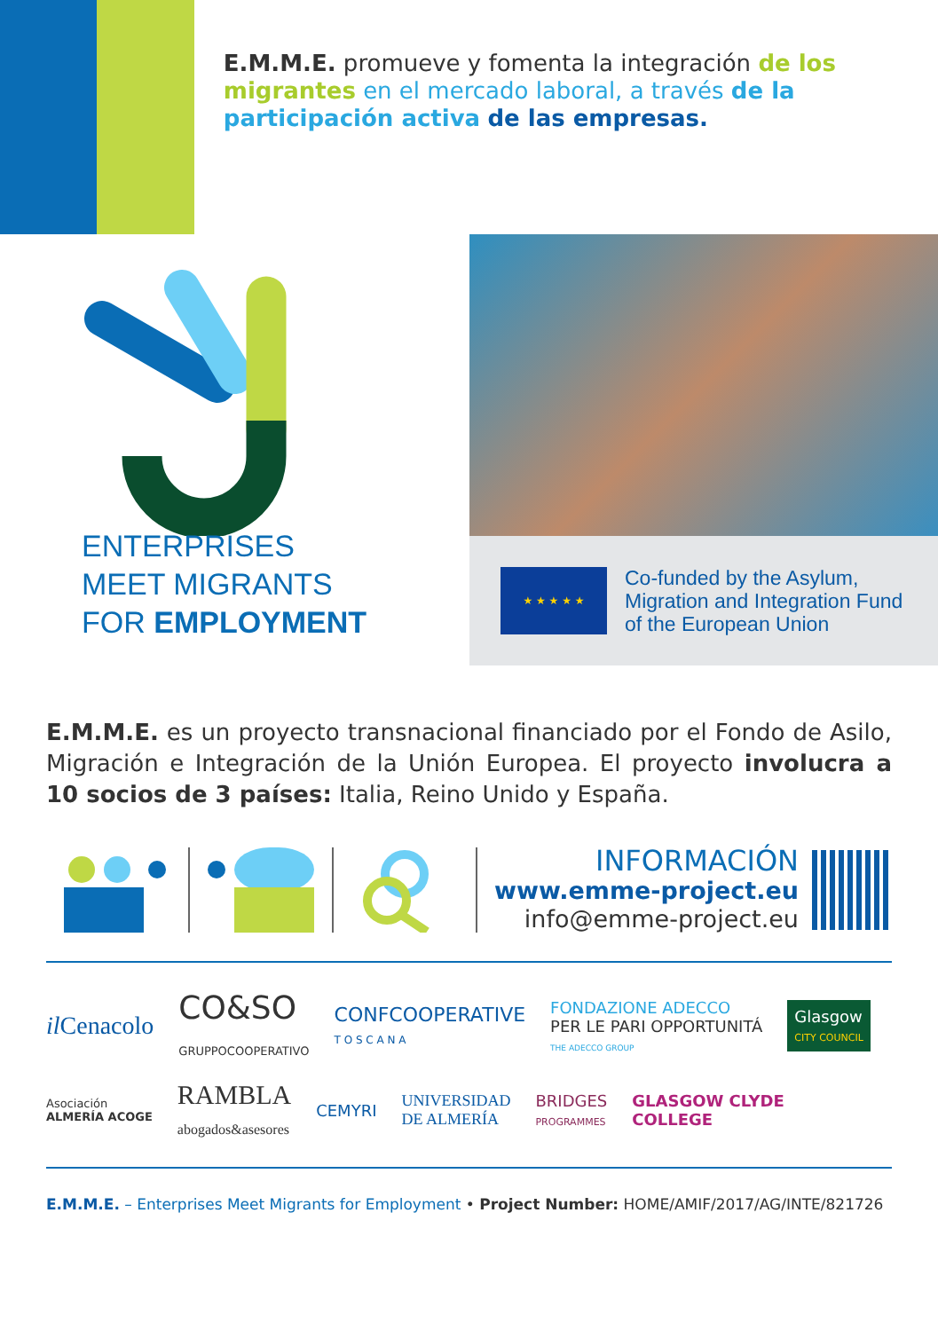E.M.M.E. promueve y fomenta la integración de los migrantes en el mercado laboral, a través de la participación activa de las empresas.
ENTERPRISES
MEET MIGRANTS
FOR EMPLOYMENT
★ ★ ★ ★ ★
Co-funded by the Asylum,
Migration and Integration Fund
of the European Union
E.M.M.E. es un proyecto transnacional financiado por el Fondo de Asilo, Migración e Integración de la Unión Europea. El proyecto involucra a 10 socios de 3 países: Italia, Reino Unido y España.
INFORMACIÓN
www.emme-project.eu
info@emme-project.eu
il Cenacolo CO&SO
GRUPPOCOOPERATIVO CONFCOOPERATIVE
T O S C A N A FONDAZIONE ADECCO
PER LE PARI OPPORTUNITÁ
THE ADECCO GROUP Glasgow
CITY COUNCIL Asociación
ALMERÍA ACOGE RAMBLA
abogados&asesores CEMYRI UNIVERSIDAD
DE ALMERÍA BRIDGES
PROGRAMMES GLASGOW CLYDE
COLLEGE
E.M.M.E. – Enterprises Meet Migrants for Employment • Project Number: HOME/AMIF/2017/AG/INTE/821726